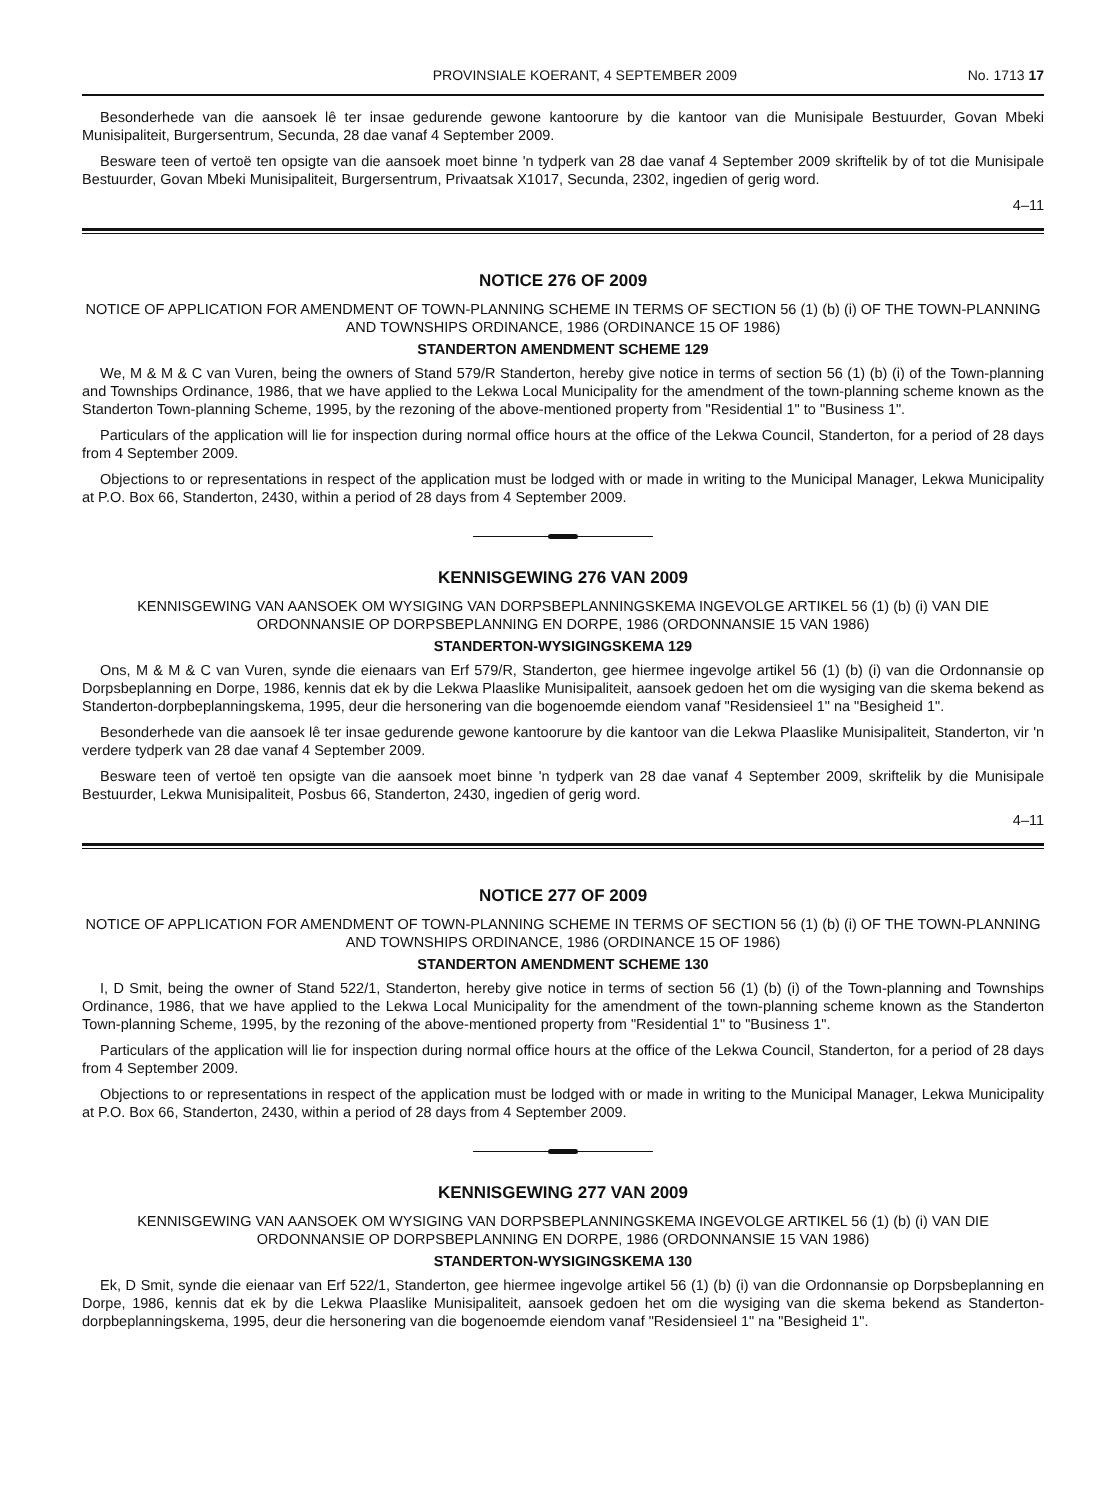PROVINSIALE KOERANT, 4 SEPTEMBER 2009 No. 1713 17
Besonderhede van die aansoek lê ter insae gedurende gewone kantoorure by die kantoor van die Munisipale Bestuurder, Govan Mbeki Munisipaliteit, Burgersentrum, Secunda, 28 dae vanaf 4 September 2009.
Besware teen of vertoë ten opsigte van die aansoek moet binne 'n tydperk van 28 dae vanaf 4 September 2009 skriftelik by of tot die Munisipale Bestuurder, Govan Mbeki Munisipaliteit, Burgersentrum, Privaatsak X1017, Secunda, 2302, ingedien of gerig word.
4–11
NOTICE 276 OF 2009
NOTICE OF APPLICATION FOR AMENDMENT OF TOWN-PLANNING SCHEME IN TERMS OF SECTION 56 (1) (b) (i) OF THE TOWN-PLANNING AND TOWNSHIPS ORDINANCE, 1986 (ORDINANCE 15 OF 1986)
STANDERTON AMENDMENT SCHEME 129
We, M & M & C van Vuren, being the owners of Stand 579/R Standerton, hereby give notice in terms of section 56 (1) (b) (i) of the Town-planning and Townships Ordinance, 1986, that we have applied to the Lekwa Local Municipality for the amendment of the town-planning scheme known as the Standerton Town-planning Scheme, 1995, by the rezoning of the above-mentioned property from "Residential 1" to "Business 1".
Particulars of the application will lie for inspection during normal office hours at the office of the Lekwa Council, Standerton, for a period of 28 days from 4 September 2009.
Objections to or representations in respect of the application must be lodged with or made in writing to the Municipal Manager, Lekwa Municipality at P.O. Box 66, Standerton, 2430, within a period of 28 days from 4 September 2009.
KENNISGEWING 276 VAN 2009
KENNISGEWING VAN AANSOEK OM WYSIGING VAN DORPSBEPLANNINGSKEMA INGEVOLGE ARTIKEL 56 (1) (b) (i) VAN DIE ORDONNANSIE OP DORPSBEPLANNING EN DORPE, 1986 (ORDONNANSIE 15 VAN 1986)
STANDERTON-WYSIGINGSKEMA 129
Ons, M & M & C van Vuren, synde die eienaars van Erf 579/R, Standerton, gee hiermee ingevolge artikel 56 (1) (b) (i) van die Ordonnansie op Dorpsbeplanning en Dorpe, 1986, kennis dat ek by die Lekwa Plaaslike Munisipaliteit, aansoek gedoen het om die wysiging van die skema bekend as Standerton-dorpbeplanningskema, 1995, deur die hersonering van die bogenoemde eiendom vanaf "Residensieel 1" na "Besigheid 1".
Besonderhede van die aansoek lê ter insae gedurende gewone kantoorure by die kantoor van die Lekwa Plaaslike Munisipaliteit, Standerton, vir 'n verdere tydperk van 28 dae vanaf 4 September 2009.
Besware teen of vertoë ten opsigte van die aansoek moet binne 'n tydperk van 28 dae vanaf 4 September 2009, skriftelik by die Munisipale Bestuurder, Lekwa Munisipaliteit, Posbus 66, Standerton, 2430, ingedien of gerig word.
4–11
NOTICE 277 OF 2009
NOTICE OF APPLICATION FOR AMENDMENT OF TOWN-PLANNING SCHEME IN TERMS OF SECTION 56 (1) (b) (i) OF THE TOWN-PLANNING AND TOWNSHIPS ORDINANCE, 1986 (ORDINANCE 15 OF 1986)
STANDERTON AMENDMENT SCHEME 130
I, D Smit, being the owner of Stand 522/1, Standerton, hereby give notice in terms of section 56 (1) (b) (i) of the Town-planning and Townships Ordinance, 1986, that we have applied to the Lekwa Local Municipality for the amendment of the town-planning scheme known as the Standerton Town-planning Scheme, 1995, by the rezoning of the above-mentioned property from "Residential 1" to "Business 1".
Particulars of the application will lie for inspection during normal office hours at the office of the Lekwa Council, Standerton, for a period of 28 days from 4 September 2009.
Objections to or representations in respect of the application must be lodged with or made in writing to the Municipal Manager, Lekwa Municipality at P.O. Box 66, Standerton, 2430, within a period of 28 days from 4 September 2009.
KENNISGEWING 277 VAN 2009
KENNISGEWING VAN AANSOEK OM WYSIGING VAN DORPSBEPLANNINGSKEMA INGEVOLGE ARTIKEL 56 (1) (b) (i) VAN DIE ORDONNANSIE OP DORPSBEPLANNING EN DORPE, 1986 (ORDONNANSIE 15 VAN 1986)
STANDERTON-WYSIGINGSKEMA 130
Ek, D Smit, synde die eienaar van Erf 522/1, Standerton, gee hiermee ingevolge artikel 56 (1) (b) (i) van die Ordonnansie op Dorpsbeplanning en Dorpe, 1986, kennis dat ek by die Lekwa Plaaslike Munisipaliteit, aansoek gedoen het om die wysiging van die skema bekend as Standerton-dorpbeplanningskema, 1995, deur die hersonering van die bogenoemde eiendom vanaf "Residensieel 1" na "Besigheid 1".